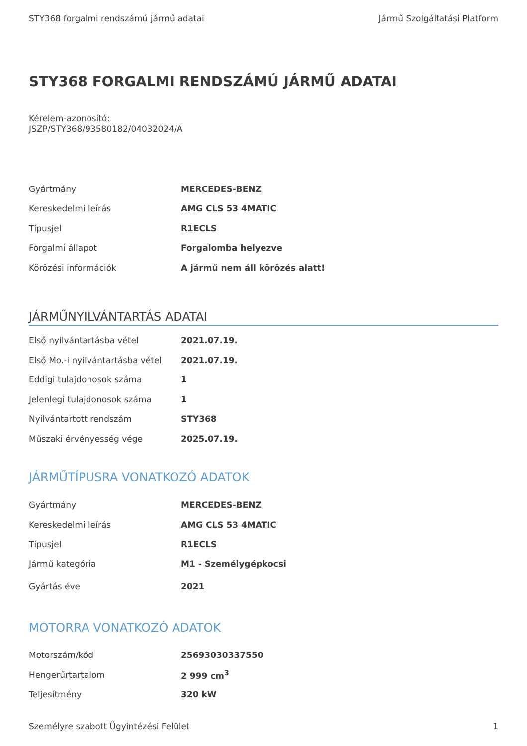STY368 forgalmi rendszámú jármű adatai Jármű Szolgáltatási Platform
STY368 FORGALMI RENDSZÁMÚ JÁRMŰ ADATAI
Kérelem-azonosító:
JSZP/STY368/93580182/04032024/A
| Gyártmány | MERCEDES-BENZ |
| Kereskedelmi leírás | AMG CLS 53 4MATIC |
| Típusjel | R1ECLS |
| Forgalmi állapot | Forgalomba helyezve |
| Körözési információk | A jármű nem áll körözés alatt! |
JÁRMŰNYILVÁNTARTÁS ADATAI
| Első nyilvántartásba vétel | 2021.07.19. |
| Első Mo.-i nyilvántartásba vétel | 2021.07.19. |
| Eddigi tulajdonosok száma | 1 |
| Jelenlegi tulajdonosok száma | 1 |
| Nyilvántartott rendszám | STY368 |
| Műszaki érvényesség vége | 2025.07.19. |
JÁRMŰTÍPUSRA VONATKOZÓ ADATOK
| Gyártmány | MERCEDES-BENZ |
| Kereskedelmi leírás | AMG CLS 53 4MATIC |
| Típusjel | R1ECLS |
| Jármű kategória | M1 - Személygépkocsi |
| Gyártás éve | 2021 |
MOTORRA VONATKOZÓ ADATOK
| Motorszám/kód | 25693030337550 |
| Hengerűrtartalom | 2 999 cm<sup>3</sup> |
| Teljesítmény | 320 kW |
Személyre szabott Ügyintézési Felület 1